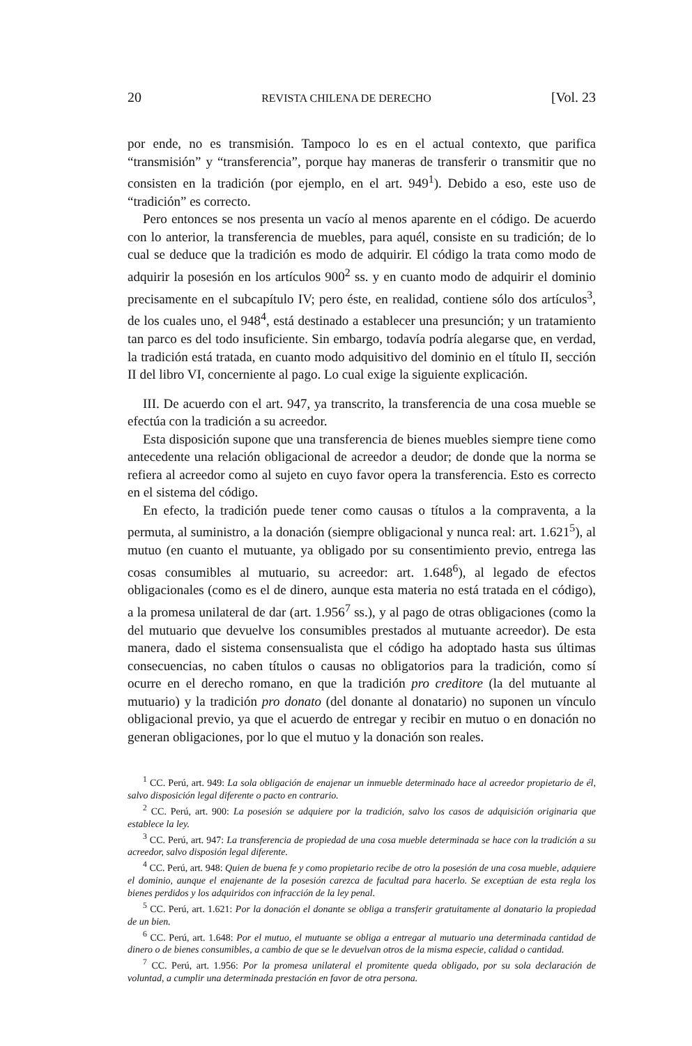20 REVISTA CHILENA DE DERECHO [Vol. 23
por ende, no es transmisión. Tampoco lo es en el actual contexto, que parifica “transmisión” y “transferencia”, porque hay maneras de transferir o transmitir que no consisten en la tradición (por ejemplo, en el art. 949<sup>1</sup>). Debido a eso, este uso de “tradición” es correcto.
Pero entonces se nos presenta un vacío al menos aparente en el código. De acuerdo con lo anterior, la transferencia de muebles, para aquél, consiste en su tradición; de lo cual se deduce que la tradición es modo de adquirir. El código la trata como modo de adquirir la posesión en los artículos 900<sup>2</sup> ss. y en cuanto modo de adquirir el dominio precisamente en el subcapítulo IV; pero éste, en realidad, contiene sólo dos artículos<sup>3</sup>, de los cuales uno, el 948<sup>4</sup>, está destinado a establecer una presunción; y un tratamiento tan parco es del todo insuficiente. Sin embargo, todavía podría alegarse que, en verdad, la tradición está tratada, en cuanto modo adquisitivo del dominio en el título II, sección II del libro VI, concerniente al pago. Lo cual exige la siguiente explicación.
III. De acuerdo con el art. 947, ya transcrito, la transferencia de una cosa mueble se efectúa con la tradición a su acreedor.
Esta disposición supone que una transferencia de bienes muebles siempre tiene como antecedente una relación obligacional de acreedor a deudor; de donde que la norma se refiera al acreedor como al sujeto en cuyo favor opera la transferencia. Esto es correcto en el sistema del código.
En efecto, la tradición puede tener como causas o títulos a la compraventa, a la permuta, al suministro, a la donación (siempre obligacional y nunca real: art. 1.621<sup>5</sup>), al mutuo (en cuanto el mutuante, ya obligado por su consentimiento previo, entrega las cosas consumibles al mutuario, su acreedor: art. 1.648<sup>6</sup>), al legado de efectos obligacionales (como es el de dinero, aunque esta materia no está tratada en el código), a la promesa unilateral de dar (art. 1.956<sup>7</sup> ss.), y al pago de otras obligaciones (como la del mutuario que devuelve los consumibles prestados al mutuante acreedor). De esta manera, dado el sistema consensualista que el código ha adoptado hasta sus últimas consecuencias, no caben títulos o causas no obligatorios para la tradición, como sí ocurre en el derecho romano, en que la tradición pro creditore (la del mutuante al mutuario) y la tradición pro donato (del donante al donatario) no suponen un vínculo obligacional previo, ya que el acuerdo de entregar y recibir en mutuo o en donación no generan obligaciones, por lo que el mutuo y la donación son reales.
<sup>1</sup> CC. Perú, art. 949: La sola obligación de enajenar un inmueble determinado hace al acreedor propietario de él, salvo disposición legal diferente o pacto en contrario.
<sup>2</sup> CC. Perú, art. 900: La posesión se adquiere por la tradición, salvo los casos de adquisición originaria que establece la ley.
<sup>3</sup> CC. Perú, art. 947: La transferencia de propiedad de una cosa mueble determinada se hace con la tradición a su acreedor, salvo disposión legal diferente.
<sup>4</sup> CC. Perú, art. 948: Quien de buena fe y como propietario recibe de otro la posesión de una cosa mueble, adquiere el dominio, aunque el enajenante de la posesión carezca de facultad para hacerlo. Se exceptúan de esta regla los bienes perdidos y los adquiridos con infracción de la ley penal.
<sup>5</sup> CC. Perú, art. 1.621: Por la donación el donante se obliga a transferir gratuitamente al donatario la propiedad de un bien.
<sup>6</sup> CC. Perú, art. 1.648: Por el mutuo, el mutuante se obliga a entregar al mutuario una determinada cantidad de dinero o de bienes consumibles, a cambio de que se le devuelvan otros de la misma especie, calidad o cantidad.
<sup>7</sup> CC. Perú, art. 1.956: Por la promesa unilateral el promitente queda obligado, por su sola declaración de voluntad, a cumplir una determinada prestación en favor de otra persona.